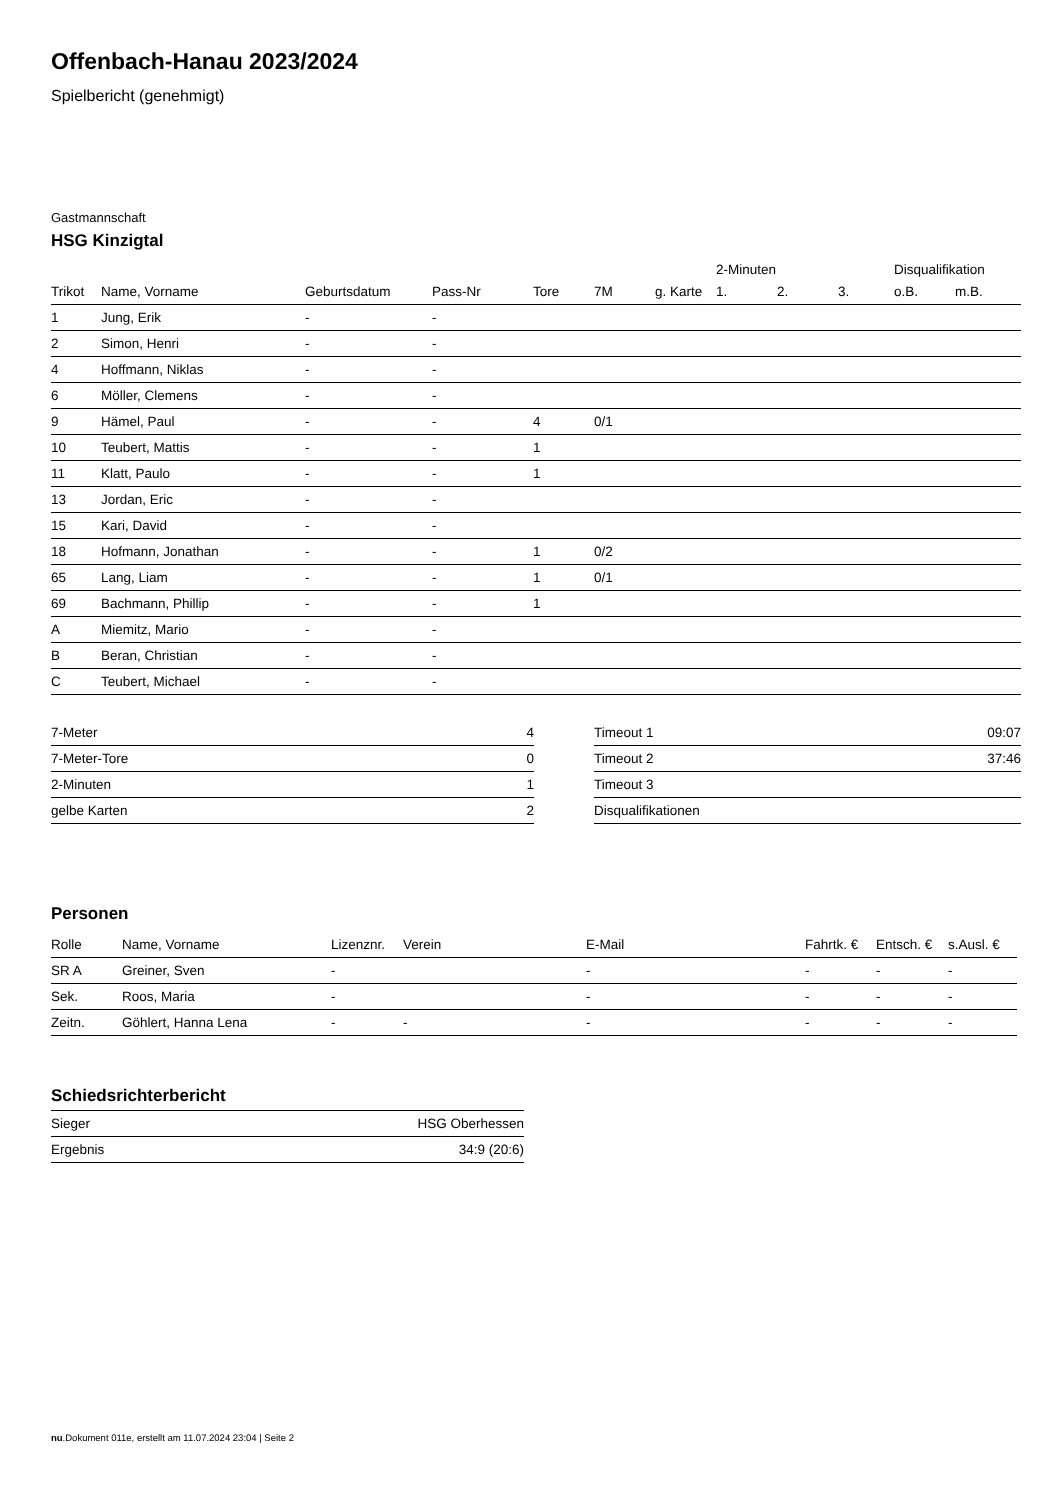Offenbach-Hanau 2023/2024
Spielbericht (genehmigt)
Gastmannschaft
HSG Kinzigtal
| | | | | | | | 2-Minuten | | | Disqualifikation | |
| --- | --- | --- | --- | --- | --- | --- | --- | --- | --- | --- | --- |
| Trikot | Name, Vorname | Geburtsdatum | Pass-Nr | Tore | 7M | g. Karte | 1. | 2. | 3. | o.B. | m.B. |
| 1 | Jung, Erik | - | - | | | | | | | | |
| 2 | Simon, Henri | - | - | | | | | | | | |
| 4 | Hoffmann, Niklas | - | - | | | | | | | | |
| 6 | Möller, Clemens | - | - | | | | | | | | |
| 9 | Hämel, Paul | - | - | 4 | 0/1 | | | | | | |
| 10 | Teubert, Mattis | - | - | 1 | | | | | | | |
| 11 | Klatt, Paulo | - | - | 1 | | | | | | | |
| 13 | Jordan, Eric | - | - | | | | | | | | |
| 15 | Kari, David | - | - | | | | | | | | |
| 18 | Hofmann, Jonathan | - | - | 1 | 0/2 | | | | | | |
| 65 | Lang, Liam | - | - | 1 | 0/1 | | | | | | |
| 69 | Bachmann, Phillip | - | - | 1 | | | | | | | |
| A | Miemitz, Mario | - | - | | | | | | | | |
| B | Beran, Christian | - | - | | | | | | | | |
| C | Teubert, Michael | - | - | | | | | | | | |
| 7-Meter | 4 |
| 7-Meter-Tore | 0 |
| 2-Minuten | 1 |
| gelbe Karten | 2 |
| Timeout 1 | 09:07 |
| Timeout 2 | 37:46 |
| Timeout 3 | |
| Disqualifikationen | |
Personen
| Rolle | Name, Vorname | Lizenznr. | Verein | E-Mail | Fahrtk. € | Entsch. € | s.Ausl. € |
| --- | --- | --- | --- | --- | --- | --- | --- |
| SR A | Greiner, Sven | - | | - | - | - | - |
| Sek. | Roos, Maria | - | | - | - | - | - |
| Zeitn. | Göhlert, Hanna Lena | - | - | - | - | - | - |
Schiedsrichterbericht
| Sieger | HSG Oberhessen |
| Ergebnis | 34:9 (20:6) |
nu.Dokument 011e, erstellt am 11.07.2024 23:04 | Seite 2